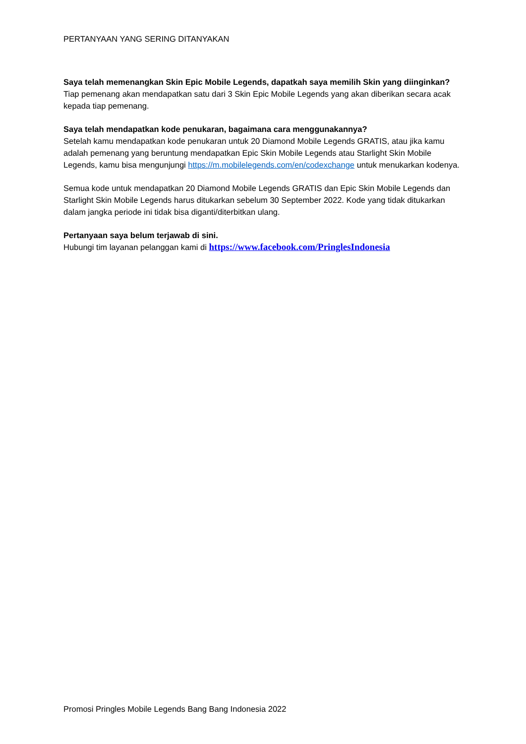PERTANYAAN YANG SERING DITANYAKAN
Saya telah memenangkan Skin Epic Mobile Legends, dapatkah saya memilih Skin yang diinginkan?
Tiap pemenang akan mendapatkan satu dari 3 Skin Epic Mobile Legends yang akan diberikan secara acak kepada tiap pemenang.
Saya telah mendapatkan kode penukaran, bagaimana cara menggunakannya?
Setelah kamu mendapatkan kode penukaran untuk 20 Diamond Mobile Legends GRATIS, atau jika kamu adalah pemenang yang beruntung mendapatkan Epic Skin Mobile Legends atau Starlight Skin Mobile Legends, kamu bisa mengunjungi https://m.mobilelegends.com/en/codexchange untuk menukarkan kodenya.
Semua kode untuk mendapatkan 20 Diamond Mobile Legends GRATIS dan Epic Skin Mobile Legends dan Starlight Skin Mobile Legends harus ditukarkan sebelum 30 September 2022. Kode yang tidak ditukarkan dalam jangka periode ini tidak bisa diganti/diterbitkan ulang.
Pertanyaan saya belum terjawab di sini.
Hubungi tim layanan pelanggan kami di https://www.facebook.com/PringlesIndonesia
Promosi Pringles Mobile Legends Bang Bang Indonesia 2022